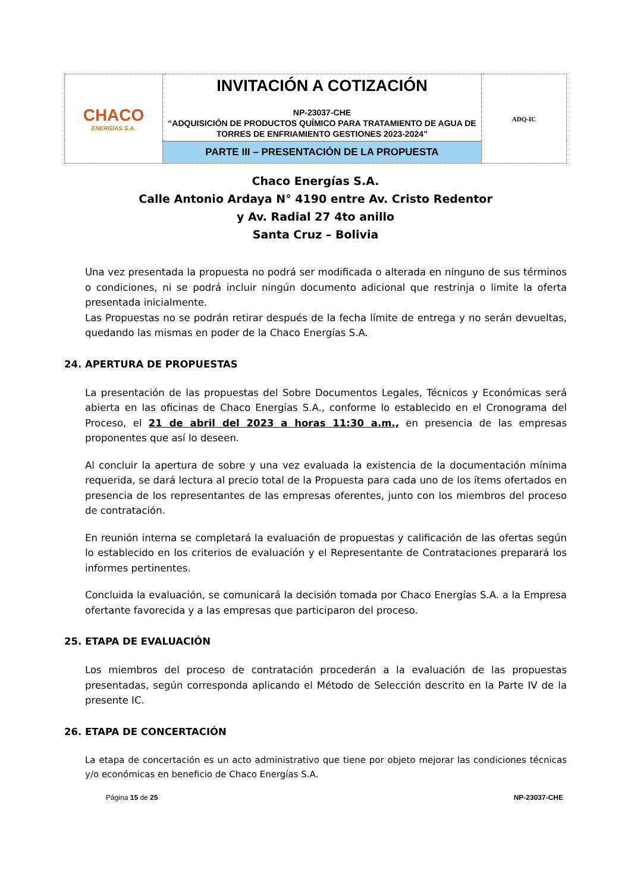| CHACO ENERGÍAS S.A. | INVITACIÓN A COTIZACIÓN NP-23037-CHE “ADQUISICIÓN DE PRODUCTOS QUÍMICO PARA TRATAMIENTO DE AGUA DE TORRES DE ENFRIAMIENTO GESTIONES 2023-2024” | ADQ-IC |
| | PARTE III – PRESENTACIÓN DE LA PROPUESTA | |
Chaco Energías S.A.
Calle Antonio Ardaya N° 4190 entre Av. Cristo Redentor
y Av. Radial 27 4to anillo
Santa Cruz – Bolivia
Una vez presentada la propuesta no podrá ser modificada o alterada en ninguno de sus términos o condiciones, ni se podrá incluir ningún documento adicional que restrinja o limite la oferta presentada inicialmente.
Las Propuestas no se podrán retirar después de la fecha límite de entrega y no serán devueltas, quedando las mismas en poder de la Chaco Energías S.A.
24. APERTURA DE PROPUESTAS
La presentación de las propuestas del Sobre Documentos Legales, Técnicos y Económicas será abierta en las oficinas de Chaco Energías S.A., conforme lo establecido en el Cronograma del Proceso, el 21 de abril del 2023 a horas 11:30 a.m., en presencia de las empresas proponentes que así lo deseen.
Al concluir la apertura de sobre y una vez evaluada la existencia de la documentación mínima requerida, se dará lectura al precio total de la Propuesta para cada uno de los ítems ofertados en presencia de los representantes de las empresas oferentes, junto con los miembros del proceso de contratación.
En reunión interna se completará la evaluación de propuestas y calificación de las ofertas según lo establecido en los criterios de evaluación y el Representante de Contrataciones preparará los informes pertinentes.
Concluida la evaluación, se comunicará la decisión tomada por Chaco Energías S.A. a la Empresa ofertante favorecida y a las empresas que participaron del proceso.
25. ETAPA DE EVALUACIÓN
Los miembros del proceso de contratación procederán a la evaluación de las propuestas presentadas, según corresponda aplicando el Método de Selección descrito en la Parte IV de la presente IC.
26. ETAPA DE CONCERTACIÓN
La etapa de concertación es un acto administrativo que tiene por objeto mejorar las condiciones técnicas y/o económicas en beneficio de Chaco Energías S.A.
Página 15 de 25 NP-23037-CHE